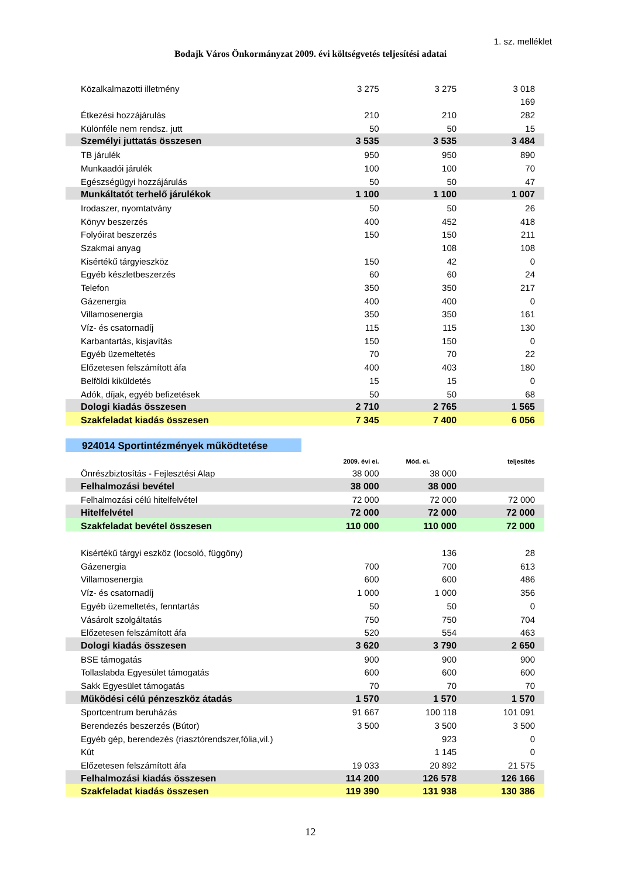1. sz. melléklet
Bodajk Város Önkormányzat 2009. évi költségvetés teljesítési adatai
| Közalkalmazotti illetmény | 3 275 | 3 275 | 3 018 |
| | | | 169 |
| Étkezési hozzájárulás | 210 | 210 | 282 |
| Különféle nem rendsz. jutt | 50 | 50 | 15 |
| Személyi juttatás összesen | 3 535 | 3 535 | 3 484 |
| TB járulék | 950 | 950 | 890 |
| Munkaadói járulék | 100 | 100 | 70 |
| Egészségügyi hozzájárulás | 50 | 50 | 47 |
| Munkáltatót terhelő járulékok | 1 100 | 1 100 | 1 007 |
| Irodaszer, nyomtatvány | 50 | 50 | 26 |
| Könyv beszerzés | 400 | 452 | 418 |
| Folyóirat beszerzés | 150 | 150 | 211 |
| Szakmai anyag | | 108 | 108 |
| Kisértékű tárgyieszköz | 150 | 42 | 0 |
| Egyéb készletbeszerzés | 60 | 60 | 24 |
| Telefon | 350 | 350 | 217 |
| Gázenergia | 400 | 400 | 0 |
| Villamosenergia | 350 | 350 | 161 |
| Víz- és csatornadíj | 115 | 115 | 130 |
| Karbantartás, kisjavítás | 150 | 150 | 0 |
| Egyéb üzemeltetés | 70 | 70 | 22 |
| Előzetesen felszámított áfa | 400 | 403 | 180 |
| Belföldi kiküldetés | 15 | 15 | 0 |
| Adók, díjak, egyéb befizetések | 50 | 50 | 68 |
| Dologi kiadás összesen | 2 710 | 2 765 | 1 565 |
| Szakfeladat kiadás összesen | 7 345 | 7 400 | 6 056 |
| 924014 Sportintézmények működtetése | | | |
| | 2009. évi ei. | Mód. ei. | teljesítés |
| Önrészbiztosítás - Fejlesztési Alap | 38 000 | 38 000 | |
| Felhalmozási bevétel | 38 000 | 38 000 | |
| Felhalmozási célú hitelfelvétel | 72 000 | 72 000 | 72 000 |
| Hitelfelvétel | 72 000 | 72 000 | 72 000 |
| Szakfeladat bevétel összesen | 110 000 | 110 000 | 72 000 |
| Kisértékű tárgyi eszköz (locsoló, függöny) | | 136 | 28 |
| Gázenergia | 700 | 700 | 613 |
| Villamosenergia | 600 | 600 | 486 |
| Víz- és csatornadíj | 1 000 | 1 000 | 356 |
| Egyéb üzemeltetés, fenntartás | 50 | 50 | 0 |
| Vásárolt szolgáltatás | 750 | 750 | 704 |
| Előzetesen felszámított áfa | 520 | 554 | 463 |
| Dologi kiadás összesen | 3 620 | 3 790 | 2 650 |
| BSE támogatás | 900 | 900 | 900 |
| Tollaslabda Egyesület támogatás | 600 | 600 | 600 |
| Sakk Egyesület támogatás | 70 | 70 | 70 |
| Működési célú pénzeszköz átadás | 1 570 | 1 570 | 1 570 |
| Sportcentrum beruházás | 91 667 | 100 118 | 101 091 |
| Berendezés beszerzés (Bútor) | 3 500 | 3 500 | 3 500 |
| Egyéb gép, berendezés (riasztórendszer,fólia,vil.) | | 923 | 0 |
| Kút | | 1 145 | 0 |
| Előzetesen felszámított áfa | 19 033 | 20 892 | 21 575 |
| Felhalmozási kiadás összesen | 114 200 | 126 578 | 126 166 |
| Szakfeladat kiadás összesen | 119 390 | 131 938 | 130 386 |
12